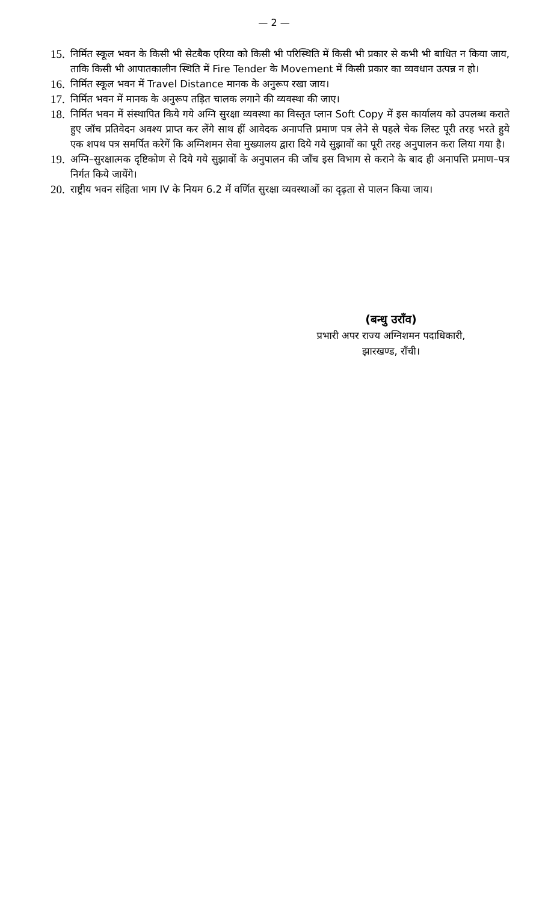— 2 —
15. निर्मित स्कूल भवन के किसी भी सेटबैक एरिया को किसी भी परिस्थिति में किसी भी प्रकार से कभी भी बाधित न किया जाय, ताकि किसी भी आपातकालीन स्थिति में Fire Tender के Movement में किसी प्रकार का व्यवधान उत्पन्न न हो।
16. निर्मित स्कूल भवन में Travel Distance मानक के अनुरूप रखा जाय।
17. निर्मित भवन में मानक के अनुरूप तड़ित चालक लगाने की व्यवस्था की जाए।
18. निर्मित भवन में संस्थापित किये गये अग्नि सुरक्षा व्यवस्था का विस्तृत प्लान Soft Copy में इस कार्यालय को उपलब्ध कराते हुए जॉच प्रतिवेदन अवश्य प्राप्त कर लेंगे साथ हीं आवेदक अनापत्ति प्रमाण पत्र लेने से पहले चेक लिस्ट पूरी तरह भरते हुये एक शपथ पत्र समर्पित करेगें कि अग्निशमन सेवा मुख्यालय द्वारा दिये गये सुझावों का पूरी तरह अनुपालन करा लिया गया है।
19. अग्नि–सुरक्षात्मक दृष्टिकोण से दिये गये सुझावों के अनुपालन की जाँच इस विभाग से कराने के बाद ही अनापत्ति प्रमाण–पत्र निर्गत किये जायेंगे।
20. राष्ट्रीय भवन संहिता भाग IV के नियम 6.2 में वर्णित सुरक्षा व्यवस्थाओं का दृढ़ता से पालन किया जाय।
(बन्धु उराँव)
प्रभारी अपर राज्य अग्निशमन पदाधिकारी,
झारखण्ड, राँची।